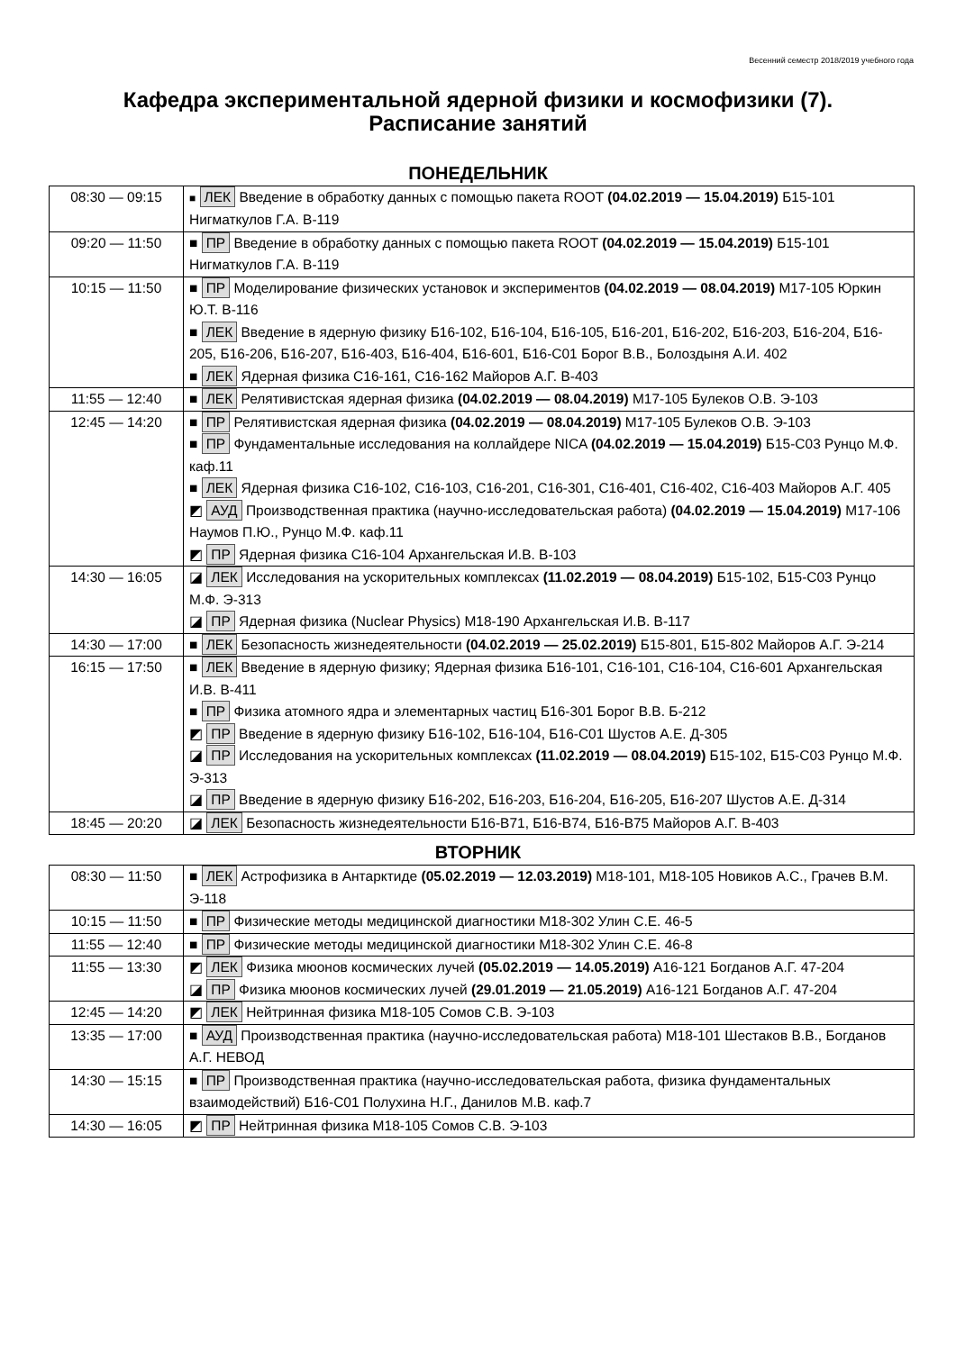Весенний семестр 2018/2019 учебного года
Кафедра экспериментальной ядерной физики и космофизики (7).
Расписание занятий
ПОНЕДЕЛЬНИК
| 08:30 — 09:15 | ■ ЛЕК Введение в обработку данных с помощью пакета ROOT (04.02.2019 — 15.04.2019) Б15-101 Нигматкулов Г.А. В-119 |
| 09:20 — 11:50 | ■ ПР Введение в обработку данных с помощью пакета ROOT (04.02.2019 — 15.04.2019) Б15-101 Нигматкулов Г.А. В-119 |
| 10:15 — 11:50 | ■ ПР Моделирование физических установок и экспериментов (04.02.2019 — 08.04.2019) М17-105 Юркин Ю.Т. В-116 ■ ЛЕК Введение в ядерную физику Б16-102, Б16-104, Б16-105, Б16-201, Б16-202, Б16-203, Б16-204, Б16-205, Б16-206, Б16-207, Б16-403, Б16-404, Б16-601, Б16-С01 Борог В.В., Болоздыня А.И. 402 ■ ЛЕК Ядерная физика С16-161, С16-162 Майоров А.Г. В-403 |
| 11:55 — 12:40 | ■ ЛЕК Релятивистская ядерная физика (04.02.2019 — 08.04.2019) М17-105 Булеков О.В. Э-103 |
| 12:45 — 14:20 | ■ ПР Релятивистская ядерная физика (04.02.2019 — 08.04.2019) М17-105 Булеков О.В. Э-103 ■ ПР Фундаментальные исследования на коллайдере NICA (04.02.2019 — 15.04.2019) Б15-С03 Рунцо М.Ф. каф.11 ■ ЛЕК Ядерная физика С16-102, С16-103, С16-201, С16-301, С16-401, С16-402, С16-403 Майоров А.Г. 405 ◩ АУД Производственная практика (научно-исследовательская работа) (04.02.2019 — 15.04.2019) М17-106 Наумов П.Ю., Рунцо М.Ф. каф.11 ◩ ПР Ядерная физика С16-104 Архангельская И.В. В-103 |
| 14:30 — 16:05 | ◪ ЛЕК Исследования на ускорительных комплексах (11.02.2019 — 08.04.2019) Б15-102, Б15-С03 Рунцо М.Ф. Э-313 ◪ ПР Ядерная физика (Nuclear Physics) М18-190 Архангельская И.В. В-117 |
| 14:30 — 17:00 | ■ ЛЕК Безопасность жизнедеятельности (04.02.2019 — 25.02.2019) Б15-801, Б15-802 Майоров А.Г. Э-214 |
| 16:15 — 17:50 | ■ ЛЕК Введение в ядерную физику; Ядерная физика Б16-101, С16-101, С16-104, С16-601 Архангельская И.В. В-411 ■ ПР Физика атомного ядра и элементарных частиц Б16-301 Борог В.В. Б-212 ◩ ПР Введение в ядерную физику Б16-102, Б16-104, Б16-С01 Шустов А.Е. Д-305 ◪ ПР Исследования на ускорительных комплексах (11.02.2019 — 08.04.2019) Б15-102, Б15-С03 Рунцо М.Ф. Э-313 ◪ ПР Введение в ядерную физику Б16-202, Б16-203, Б16-204, Б16-205, Б16-207 Шустов А.Е. Д-314 |
| 18:45 — 20:20 | ◪ ЛЕК Безопасность жизнедеятельности Б16-В71, Б16-В74, Б16-В75 Майоров А.Г. В-403 |
ВТОРНИК
| 08:30 — 11:50 | ■ ЛЕК Астрофизика в Антарктиде (05.02.2019 — 12.03.2019) М18-101, М18-105 Новиков А.С., Грачев В.М. Э-118 |
| 10:15 — 11:50 | ■ ПР Физические методы медицинской диагностики М18-302 Улин С.Е. 46-5 |
| 11:55 — 12:40 | ■ ПР Физические методы медицинской диагностики М18-302 Улин С.Е. 46-8 |
| 11:55 — 13:30 | ◩ ЛЕК Физика мюонов космических лучей (05.02.2019 — 14.05.2019) А16-121 Богданов А.Г. 47-204 ◪ ПР Физика мюонов космических лучей (29.01.2019 — 21.05.2019) А16-121 Богданов А.Г. 47-204 |
| 12:45 — 14:20 | ◩ ЛЕК Нейтринная физика М18-105 Сомов С.В. Э-103 |
| 13:35 — 17:00 | ■ АУД Производственная практика (научно-исследовательская работа) М18-101 Шестаков В.В., Богданов А.Г. НЕВОД |
| 14:30 — 15:15 | ■ ПР Производственная практика (научно-исследовательская работа, физика фундаментальных взаимодействий) Б16-С01 Полухина Н.Г., Данилов М.В. каф.7 |
| 14:30 — 16:05 | ◩ ПР Нейтринная физика М18-105 Сомов С.В. Э-103 |